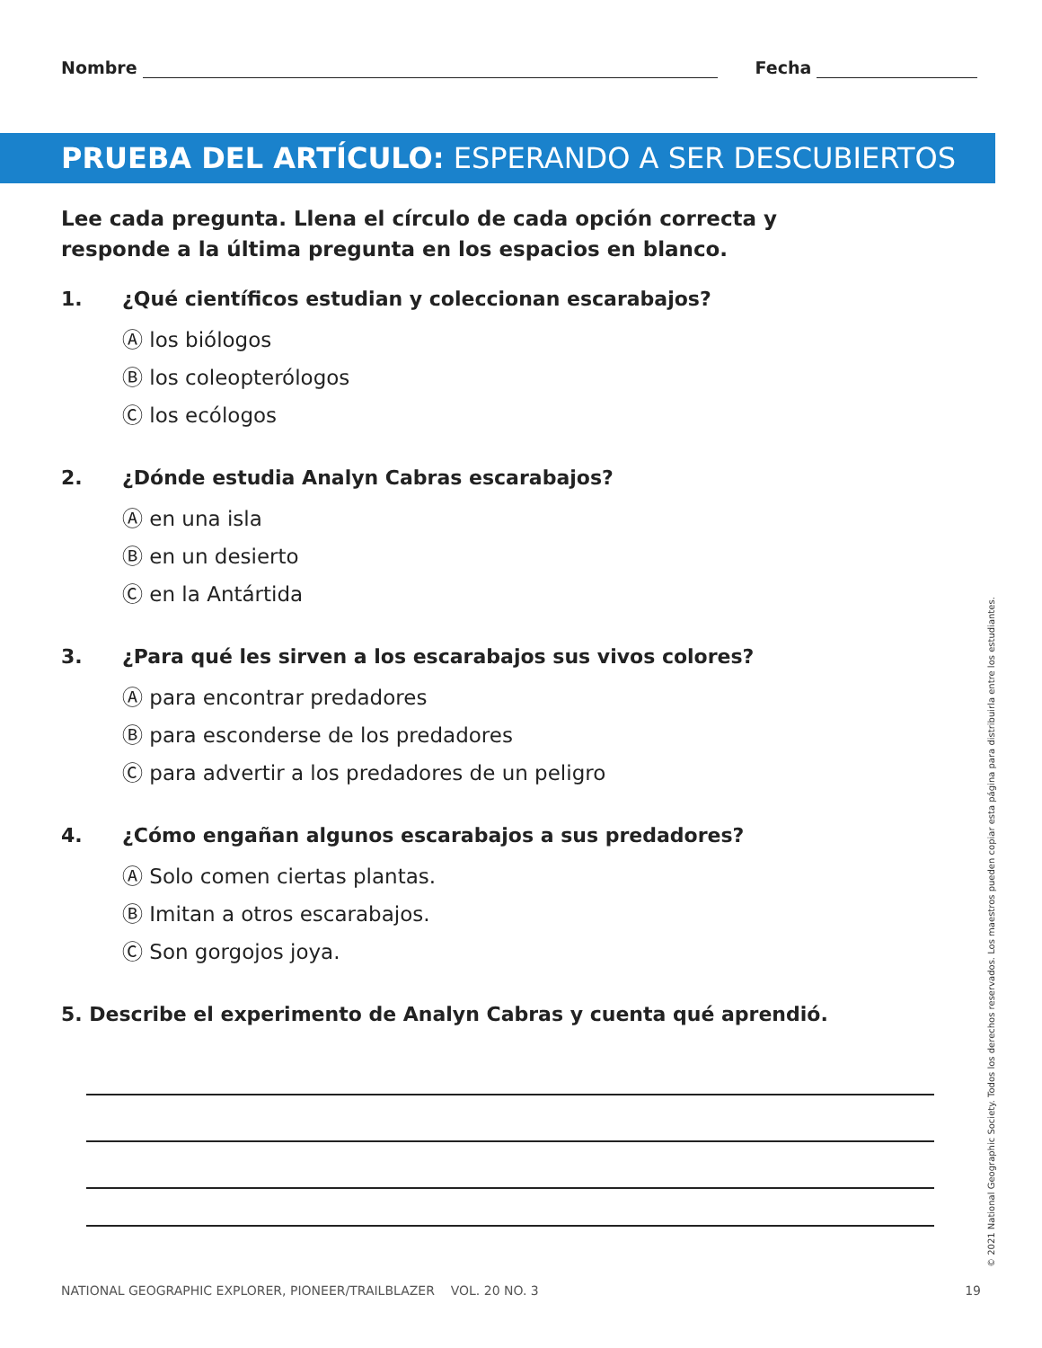Nombre Fecha
PRUEBA DEL ARTÍCULO: ESPERANDO A SER DESCUBIERTOS
Lee cada pregunta. Llena el círculo de cada opción correcta y responde a la última pregunta en los espacios en blanco.
1. ¿Qué científicos estudian y coleccionan escarabajos?
Ⓐ los biólogos
Ⓑ los coleopterólogos
Ⓒ los ecólogos
2. ¿Dónde estudia Analyn Cabras escarabajos?
Ⓐ en una isla
Ⓑ en un desierto
Ⓒ en la Antártida
3. ¿Para qué les sirven a los escarabajos sus vivos colores?
Ⓐ para encontrar predadores
Ⓑ para esconderse de los predadores
Ⓒ para advertir a los predadores de un peligro
4. ¿Cómo engañan algunos escarabajos a sus predadores?
Ⓐ Solo comen ciertas plantas.
Ⓑ Imitan a otros escarabajos.
Ⓒ Son gorgojos joya.
5. Describe el experimento de Analyn Cabras y cuenta qué aprendió.
© 2021 National Geographic Society. Todos los derechos reservados. Los maestros pueden copiar esta página para distribuirla entre los estudiantes.
NATIONAL GEOGRAPHIC EXPLORER, PIONEER/TRAILBLAZER VOL. 20 NO. 3 19